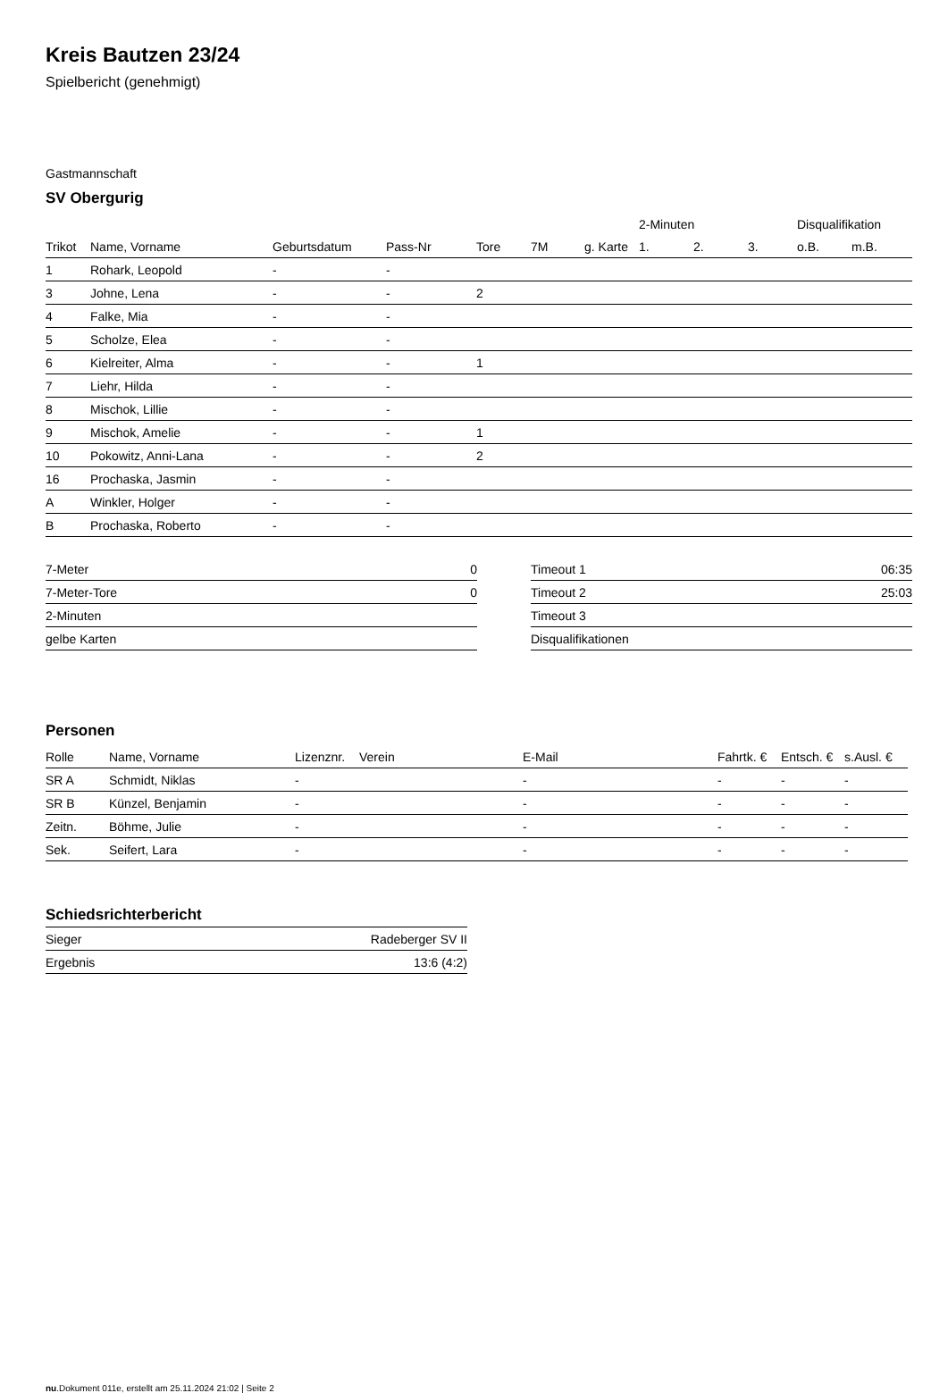Kreis Bautzen 23/24
Spielbericht (genehmigt)
Gastmannschaft
SV Obergurig
| | | | | | | | 2-Minuten | | | Disqualifikation | |
| --- | --- | --- | --- | --- | --- | --- | --- | --- | --- | --- | --- |
| Trikot | Name, Vorname | Geburtsdatum | Pass-Nr | Tore | 7M | g. Karte | 1. | 2. | 3. | o.B. | m.B. |
| 1 | Rohark, Leopold | - | - | | | | | | | | |
| 3 | Johne, Lena | - | - | 2 | | | | | | | |
| 4 | Falke, Mia | - | - | | | | | | | | |
| 5 | Scholze, Elea | - | - | | | | | | | | |
| 6 | Kielreiter, Alma | - | - | 1 | | | | | | | |
| 7 | Liehr, Hilda | - | - | | | | | | | | |
| 8 | Mischok, Lillie | - | - | | | | | | | | |
| 9 | Mischok, Amelie | - | - | 1 | | | | | | | |
| 10 | Pokowitz, Anni-Lana | - | - | 2 | | | | | | | |
| 16 | Prochaska, Jasmin | - | - | | | | | | | | |
| A | Winkler, Holger | - | - | | | | | | | | |
| B | Prochaska, Roberto | - | - | | | | | | | | |
| 7-Meter | 0 |
| 7-Meter-Tore | 0 |
| 2-Minuten | |
| gelbe Karten | |
| Timeout 1 | 06:35 |
| Timeout 2 | 25:03 |
| Timeout 3 | |
| Disqualifikationen | |
Personen
| Rolle | Name, Vorname | Lizenznr. | Verein | E-Mail | Fahrtk. € | Entsch. € | s.Ausl. € |
| --- | --- | --- | --- | --- | --- | --- | --- |
| SR A | Schmidt, Niklas | - | | - | - | - | - |
| SR B | Künzel, Benjamin | - | | - | - | - | - |
| Zeitn. | Böhme, Julie | - | | - | - | - | - |
| Sek. | Seifert, Lara | - | | - | - | - | - |
Schiedsrichterbericht
| Sieger | Radeberger SV II |
| Ergebnis | 13:6 (4:2) |
nu.Dokument 011e, erstellt am 25.11.2024 21:02 | Seite 2